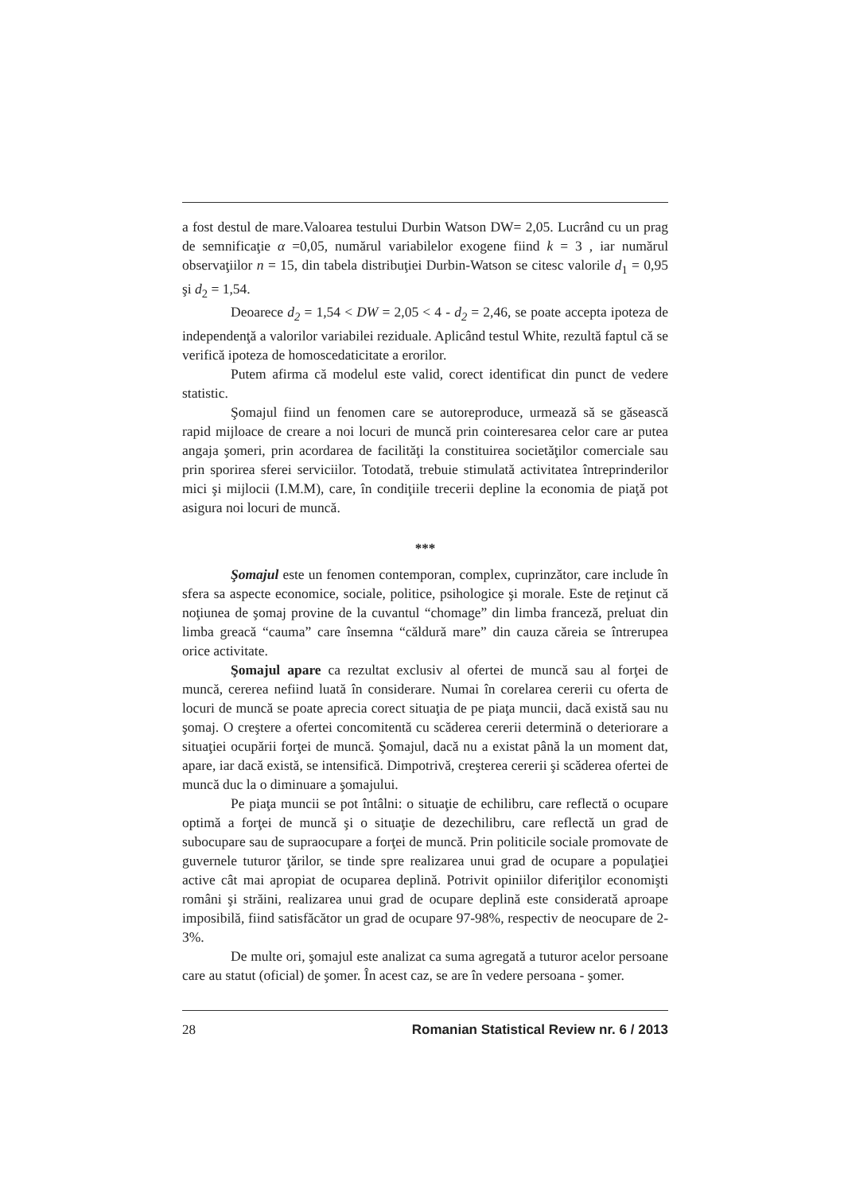a fost destul de mare.Valoarea testului Durbin Watson DW= 2,05. Lucrând cu un prag de semnificaţie α =0,05, numărul variabilelor exogene fiind k = 3 , iar numărul observaţiilor n = 15, din tabela distribuţiei Durbin-Watson se citesc valorile d<sub>1</sub> = 0,95 şi d<sub>2</sub> = 1,54.
Deoarece d<sub>2</sub> = 1,54 < DW = 2,05 < 4 - d<sub>2</sub> = 2,46, se poate accepta ipoteza de independenţă a valorilor variabilei reziduale. Aplicând testul White, rezultă faptul că se verifică ipoteza de homoscedaticitate a erorilor.
Putem afirma că modelul este valid, corect identificat din punct de vedere statistic.
Şomajul fiind un fenomen care se autoreproduce, urmează să se găsească rapid mijloace de creare a noi locuri de muncă prin cointeresarea celor care ar putea angaja şomeri, prin acordarea de facilităţi la constituirea societăţilor comerciale sau prin sporirea sferei serviciilor. Totodată, trebuie stimulată activitatea întreprinderilor mici şi mijlocii (I.M.M), care, în condiţiile trecerii depline la economia de piaţă pot asigura noi locuri de muncă.
***
Şomajul este un fenomen contemporan, complex, cuprinzător, care include în sfera sa aspecte economice, sociale, politice, psihologice şi morale. Este de reţinut că noţiunea de şomaj provine de la cuvantul “chomage” din limba franceză, preluat din limba greacă “cauma” care însemna “căldură mare” din cauza căreia se întrerupea orice activitate.
Şomajul apare ca rezultat exclusiv al ofertei de muncă sau al forţei de muncă, cererea nefiind luată în considerare. Numai în corelarea cererii cu oferta de locuri de muncă se poate aprecia corect situaţia de pe piaţa muncii, dacă există sau nu şomaj. O creştere a ofertei concomitentă cu scăderea cererii determină o deteriorare a situaţiei ocupării forţei de muncă. Şomajul, dacă nu a existat până la un moment dat, apare, iar dacă există, se intensifică. Dimpotrivă, creşterea cererii şi scăderea ofertei de muncă duc la o diminuare a şomajului.
Pe piaţa muncii se pot întâlni: o situaţie de echilibru, care reflectă o ocupare optimă a forţei de muncă şi o situaţie de dezechilibru, care reflectă un grad de subocupare sau de supraocupare a forţei de muncă. Prin politicile sociale promovate de guvernele tuturor ţărilor, se tinde spre realizarea unui grad de ocupare a populaţiei active cât mai apropiat de ocuparea deplină. Potrivit opiniilor diferiţilor economişti români şi străini, realizarea unui grad de ocupare deplină este considerată aproape imposibilă, fiind satisfăcător un grad de ocupare 97-98%, respectiv de neocupare de 2-3%.
De multe ori, şomajul este analizat ca suma agregată a tuturor acelor persoane care au statut (oficial) de şomer. În acest caz, se are în vedere persoana - şomer.
28 Romanian Statistical Review nr. 6 / 2013